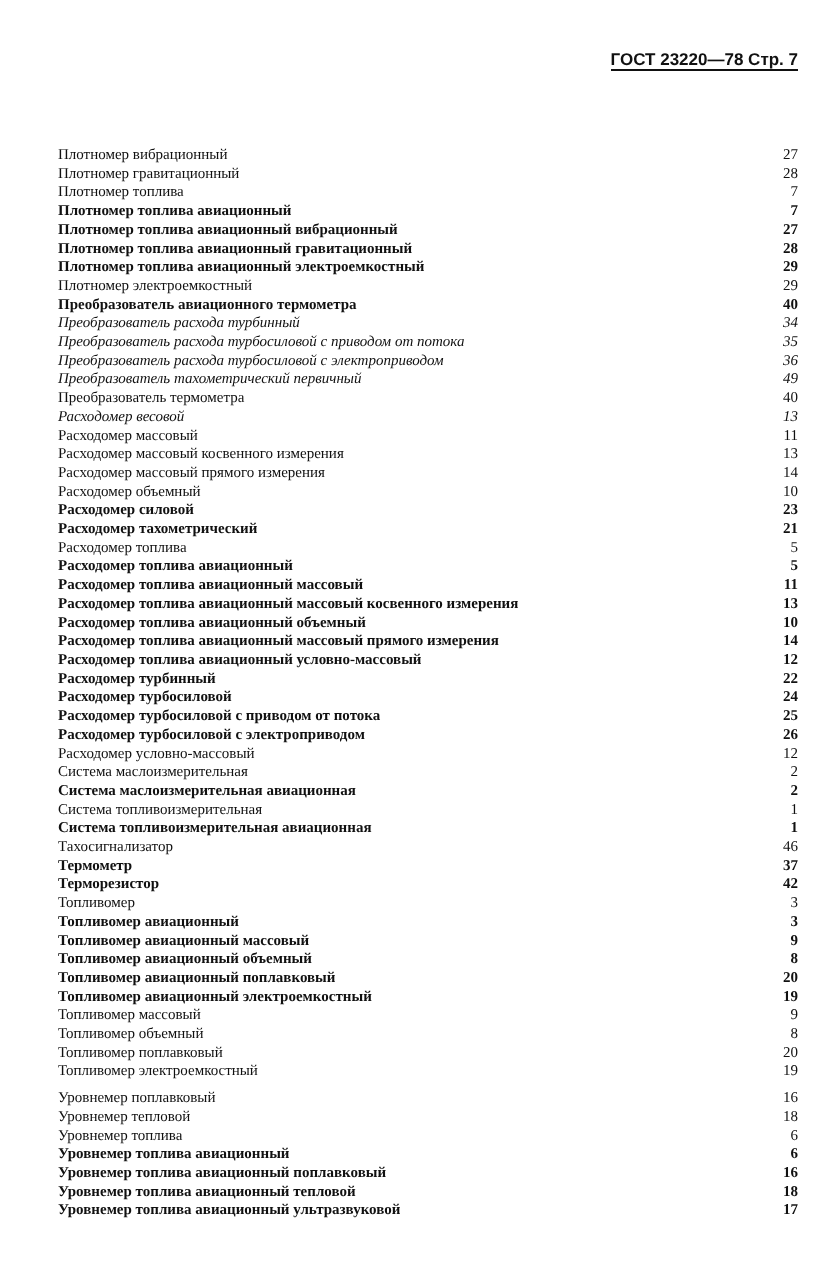ГОСТ 23220—78 Стр. 7
| Плотномер вибрационный | 27 |
| Плотномер гравитационный | 28 |
| Плотномер топлива | 7 |
| Плотномер топлива авиационный | 7 |
| Плотномер топлива авиационный вибрационный | 27 |
| Плотномер топлива авиационный гравитационный | 28 |
| Плотномер топлива авиационный электроемкостный | 29 |
| Плотномер электроемкостный | 29 |
| Преобразователь авиационного термометра | 40 |
| Преобразователь расхода турбинный | 34 |
| Преобразователь расхода турбосиловой с приводом от потока | 35 |
| Преобразователь расхода турбосиловой с электроприводом | 36 |
| Преобразователь тахометрический первичный | 49 |
| Преобразователь термометра | 40 |
| Расходомер весовой | 13 |
| Расходомер массовый | 11 |
| Расходомер массовый косвенного измерения | 13 |
| Расходомер массовый прямого измерения | 14 |
| Расходомер объемный | 10 |
| Расходомер силовой | 23 |
| Расходомер тахометрический | 21 |
| Расходомер топлива | 5 |
| Расходомер топлива авиационный | 5 |
| Расходомер топлива авиационный массовый | 11 |
| Расходомер топлива авиационный массовый косвенного измерения | 13 |
| Расходомер топлива авиационный объемный | 10 |
| Расходомер топлива авиационный массовый прямого измерения | 14 |
| Расходомер топлива авиационный условно-массовый | 12 |
| Расходомер турбинный | 22 |
| Расходомер турбосиловой | 24 |
| Расходомер турбосиловой с приводом от потока | 25 |
| Расходомер турбосиловой с электроприводом | 26 |
| Расходомер условно-массовый | 12 |
| Система маслоизмерительная | 2 |
| Система маслоизмерительная авиационная | 2 |
| Система топливоизмерительная | 1 |
| Система топливоизмерительная авиационная | 1 |
| Тахосигнализатор | 46 |
| Термометр | 37 |
| Терморезистор | 42 |
| Топливомер | 3 |
| Топливомер авиационный | 3 |
| Топливомер авиационный массовый | 9 |
| Топливомер авиационный объемный | 8 |
| Топливомер авиационный поплавковый | 20 |
| Топливомер авиационный электроемкостный | 19 |
| Топливомер массовый | 9 |
| Топливомер объемный | 8 |
| Топливомер поплавковый | 20 |
| Топливомер электроемкостный | 19 |
| Уровнемер поплавковый | 16 |
| Уровнемер тепловой | 18 |
| Уровнемер топлива | 6 |
| Уровнемер топлива авиационный | 6 |
| Уровнемер топлива авиационный поплавковый | 16 |
| Уровнемер топлива авиационный тепловой | 18 |
| Уровнемер топлива авиационный ультразвуковой | 17 |